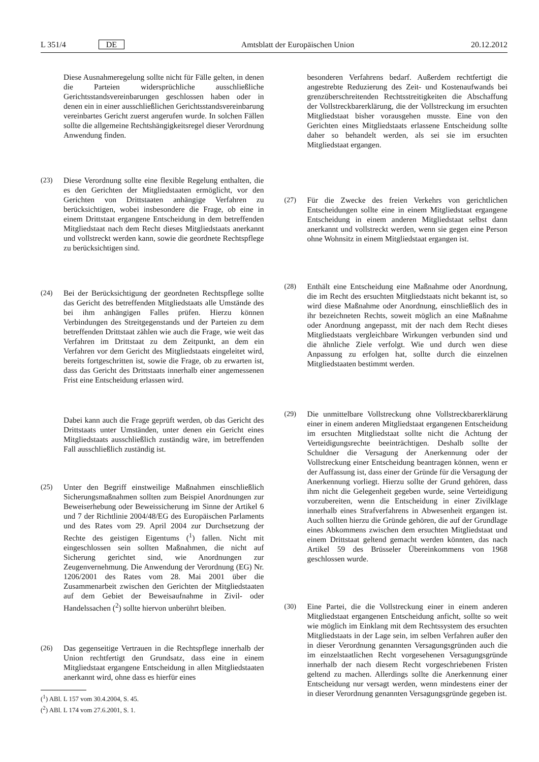L 351/4 DE Amtsblatt der Europäischen Union 20.12.2012
Diese Ausnahmeregelung sollte nicht für Fälle gelten, in denen die Parteien widersprüchliche ausschließliche Gerichtsstandsvereinbarungen geschlossen haben oder in denen ein in einer ausschließlichen Gerichtsstandsvereinbarung vereinbartes Gericht zuerst angerufen wurde. In solchen Fällen sollte die allgemeine Rechtshängigkeitsregel dieser Verordnung Anwendung finden.
(23) Diese Verordnung sollte eine flexible Regelung enthalten, die es den Gerichten der Mitgliedstaaten ermöglicht, vor den Gerichten von Drittstaaten anhängige Verfahren zu berücksichtigen, wobei insbesondere die Frage, ob eine in einem Drittstaat ergangene Entscheidung in dem betreffenden Mitgliedstaat nach dem Recht dieses Mitgliedstaats anerkannt und vollstreckt werden kann, sowie die geordnete Rechtspflege zu berücksichtigen sind.
(24) Bei der Berücksichtigung der geordneten Rechtspflege sollte das Gericht des betreffenden Mitgliedstaats alle Umstände des bei ihm anhängigen Falles prüfen. Hierzu können Verbindungen des Streitgegenstands und der Parteien zu dem betreffenden Drittstaat zählen wie auch die Frage, wie weit das Verfahren im Drittstaat zu dem Zeitpunkt, an dem ein Verfahren vor dem Gericht des Mitgliedstaats eingeleitet wird, bereits fortgeschritten ist, sowie die Frage, ob zu erwarten ist, dass das Gericht des Drittstaats innerhalb einer angemessenen Frist eine Entscheidung erlassen wird.
Dabei kann auch die Frage geprüft werden, ob das Gericht des Drittstaats unter Umständen, unter denen ein Gericht eines Mitgliedstaats ausschließlich zuständig wäre, im betreffenden Fall ausschließlich zuständig ist.
(25) Unter den Begriff einstweilige Maßnahmen einschließlich Sicherungsmaßnahmen sollten zum Beispiel Anordnungen zur Beweiserhebung oder Beweissicherung im Sinne der Artikel 6 und 7 der Richtlinie 2004/48/EG des Europäischen Parlaments und des Rates vom 29. April 2004 zur Durchsetzung der Rechte des geistigen Eigentums (<sup>1</sup>) fallen. Nicht mit eingeschlossen sein sollten Maßnahmen, die nicht auf Sicherung gerichtet sind, wie Anordnungen zur Zeugenvernehmung. Die Anwendung der Verordnung (EG) Nr. 1206/2001 des Rates vom 28. Mai 2001 über die Zusammenarbeit zwischen den Gerichten der Mitgliedstaaten auf dem Gebiet der Beweisaufnahme in Zivil- oder Handelssachen (<sup>2</sup>) sollte hiervon unberührt bleiben.
(26) Das gegenseitige Vertrauen in die Rechtspflege innerhalb der Union rechtfertigt den Grundsatz, dass eine in einem Mitgliedstaat ergangene Entscheidung in allen Mitgliedstaaten anerkannt wird, ohne dass es hierfür eines
(<sup>1</sup>) ABl. L 157 vom 30.4.2004, S. 45.
(<sup>2</sup>) ABl. L 174 vom 27.6.2001, S. 1.
besonderen Verfahrens bedarf. Außerdem rechtfertigt die angestrebte Reduzierung des Zeit- und Kostenaufwands bei grenzüberschreitenden Rechtsstreitigkeiten die Abschaffung der Vollstreckbarerklärung, die der Vollstreckung im ersuchten Mitgliedstaat bisher vorausgehen musste. Eine von den Gerichten eines Mitgliedstaats erlassene Entscheidung sollte daher so behandelt werden, als sei sie im ersuchten Mitgliedstaat ergangen.
(27) Für die Zwecke des freien Verkehrs von gerichtlichen Entscheidungen sollte eine in einem Mitgliedstaat ergangene Entscheidung in einem anderen Mitgliedstaat selbst dann anerkannt und vollstreckt werden, wenn sie gegen eine Person ohne Wohnsitz in einem Mitgliedstaat ergangen ist.
(28) Enthält eine Entscheidung eine Maßnahme oder Anordnung, die im Recht des ersuchten Mitgliedstaats nicht bekannt ist, so wird diese Maßnahme oder Anordnung, einschließlich des in ihr bezeichneten Rechts, soweit möglich an eine Maßnahme oder Anordnung angepasst, mit der nach dem Recht dieses Mitgliedstaats vergleichbare Wirkungen verbunden sind und die ähnliche Ziele verfolgt. Wie und durch wen diese Anpassung zu erfolgen hat, sollte durch die einzelnen Mitgliedstaaten bestimmt werden.
(29) Die unmittelbare Vollstreckung ohne Vollstreckbarerklärung einer in einem anderen Mitgliedstaat ergangenen Entscheidung im ersuchten Mitgliedstaat sollte nicht die Achtung der Verteidigungsrechte beeinträchtigen. Deshalb sollte der Schuldner die Versagung der Anerkennung oder der Vollstreckung einer Entscheidung beantragen können, wenn er der Auffassung ist, dass einer der Gründe für die Versagung der Anerkennung vorliegt. Hierzu sollte der Grund gehören, dass ihm nicht die Gelegenheit gegeben wurde, seine Verteidigung vorzubereiten, wenn die Entscheidung in einer Zivilklage innerhalb eines Strafverfahrens in Abwesenheit ergangen ist. Auch sollten hierzu die Gründe gehören, die auf der Grundlage eines Abkommens zwischen dem ersuchten Mitgliedstaat und einem Drittstaat geltend gemacht werden könnten, das nach Artikel 59 des Brüsseler Übereinkommens von 1968 geschlossen wurde.
(30) Eine Partei, die die Vollstreckung einer in einem anderen Mitgliedstaat ergangenen Entscheidung anficht, sollte so weit wie möglich im Einklang mit dem Rechtssystem des ersuchten Mitgliedstaats in der Lage sein, im selben Verfahren außer den in dieser Verordnung genannten Versagungsgründen auch die im einzelstaatlichen Recht vorgesehenen Versagungsgründe innerhalb der nach diesem Recht vorgeschriebenen Fristen geltend zu machen. Allerdings sollte die Anerkennung einer Entscheidung nur versagt werden, wenn mindestens einer der in dieser Verordnung genannten Versagungsgründe gegeben ist.